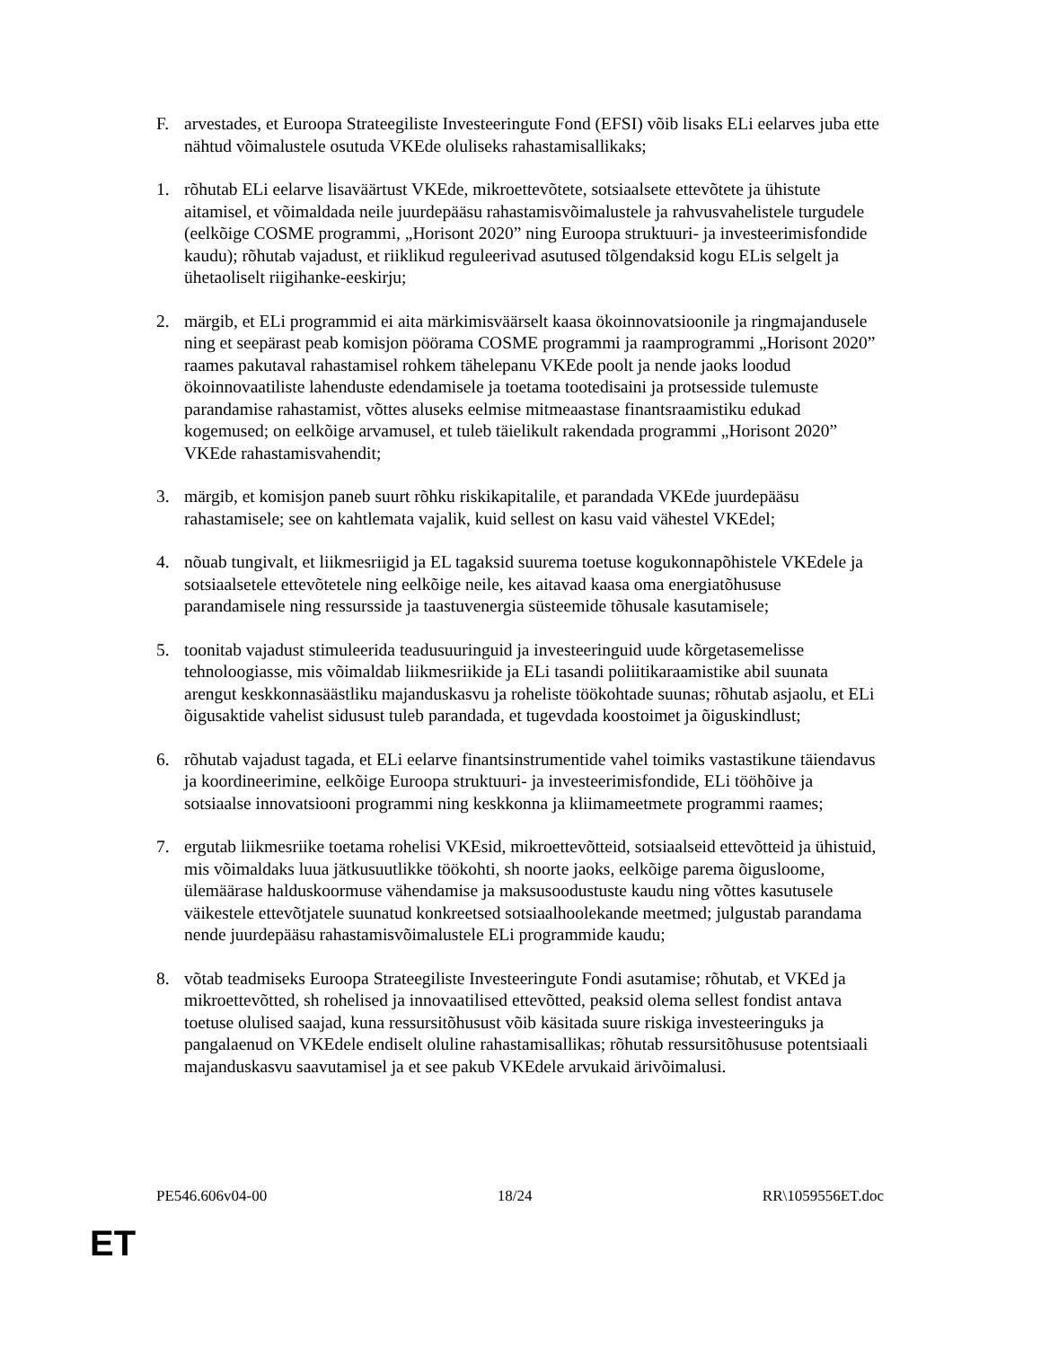F. arvestades, et Euroopa Strateegiliste Investeeringute Fond (EFSI) võib lisaks ELi eelarves juba ette nähtud võimalustele osutuda VKEde oluliseks rahastamisallikaks;
1. rõhutab ELi eelarve lisaväärtust VKEde, mikroettevõtete, sotsiaalsete ettevõtete ja ühistute aitamisel, et võimaldada neile juurdepääsu rahastamisvõimalustele ja rahvusvahelistele turgudele (eelkõige COSME programmi, „Horisont 2020” ning Euroopa struktuuri- ja investeerimisfondide kaudu); rõhutab vajadust, et riiklikud reguleerivad asutused tõlgendaksid kogu ELis selgelt ja ühetaoliselt riigihanke-eeskirju;
2. märgib, et ELi programmid ei aita märkimisväärselt kaasa ökoinnovatsioonile ja ringmajandusele ning et seepärast peab komisjon pöörama COSME programmi ja raamprogrammi „Horisont 2020” raames pakutaval rahastamisel rohkem tähelepanu VKEde poolt ja nende jaoks loodud ökoinnovaatiliste lahenduste edendamisele ja toetama tootedisaini ja protsesside tulemuste parandamise rahastamist, võttes aluseks eelmise mitmeaastase finantsraamistiku edukad kogemused; on eelkõige arvamusel, et tuleb täielikult rakendada programmi „Horisont 2020” VKEde rahastamisvahendit;
3. märgib, et komisjon paneb suurt rõhku riskikapitalile, et parandada VKEde juurdepääsu rahastamisele; see on kahtlemata vajalik, kuid sellest on kasu vaid vähestel VKEdel;
4. nõuab tungivalt, et liikmesriigid ja EL tagaksid suurema toetuse kogukonnapõhistele VKEdele ja sotsiaalsetele ettevõtetele ning eelkõige neile, kes aitavad kaasa oma energiatõhususe parandamisele ning ressursside ja taastuvenergia süsteemide tõhusale kasutamisele;
5. toonitab vajadust stimuleerida teadusuuringuid ja investeeringuid uude kõrgetasemelisse tehnoloogiasse, mis võimaldab liikmesriikide ja ELi tasandi poliitikaraamistike abil suunata arengut keskkonnasäästliku majanduskasvu ja roheliste töökohtade suunas; rõhutab asjaolu, et ELi õigusaktide vahelist sidusust tuleb parandada, et tugevdada koostoimet ja õiguskindlust;
6. rõhutab vajadust tagada, et ELi eelarve finantsinstrumentide vahel toimiks vastastikune täiendavus ja koordineerimine, eelkõige Euroopa struktuuri- ja investeerimisfondide, ELi tööhõive ja sotsiaalse innovatsiooni programmi ning keskkonna ja kliimameetmete programmi raames;
7. ergutab liikmesriike toetama rohelisi VKEsid, mikroettevõtteid, sotsiaalseid ettevõtteid ja ühistuid, mis võimaldaks luua jätkusuutlikke töökohti, sh noorte jaoks, eelkõige parema õigusloome, ülemäärase halduskoormuse vähendamise ja maksusoodustuste kaudu ning võttes kasutusele väikestele ettevõtjatele suunatud konkreetsed sotsiaalhoolekande meetmed; julgustab parandama nende juurdepääsu rahastamisvõimalustele ELi programmide kaudu;
8. võtab teadmiseks Euroopa Strateegiliste Investeeringute Fondi asutamise; rõhutab, et VKEd ja mikroettevõtted, sh rohelised ja innovaatilised ettevõtted, peaksid olema sellest fondist antava toetuse olulised saajad, kuna ressursitõhusust võib käsitada suure riskiga investeeringuks ja pangalaenud on VKEdele endiselt oluline rahastamisallikas; rõhutab ressursitõhususe potentsiaali majanduskasvu saavutamisel ja et see pakub VKEdele arvukaid ärivõimalusi.
PE546.606v04-00 18/24 RR\1059556ET.doc
ET